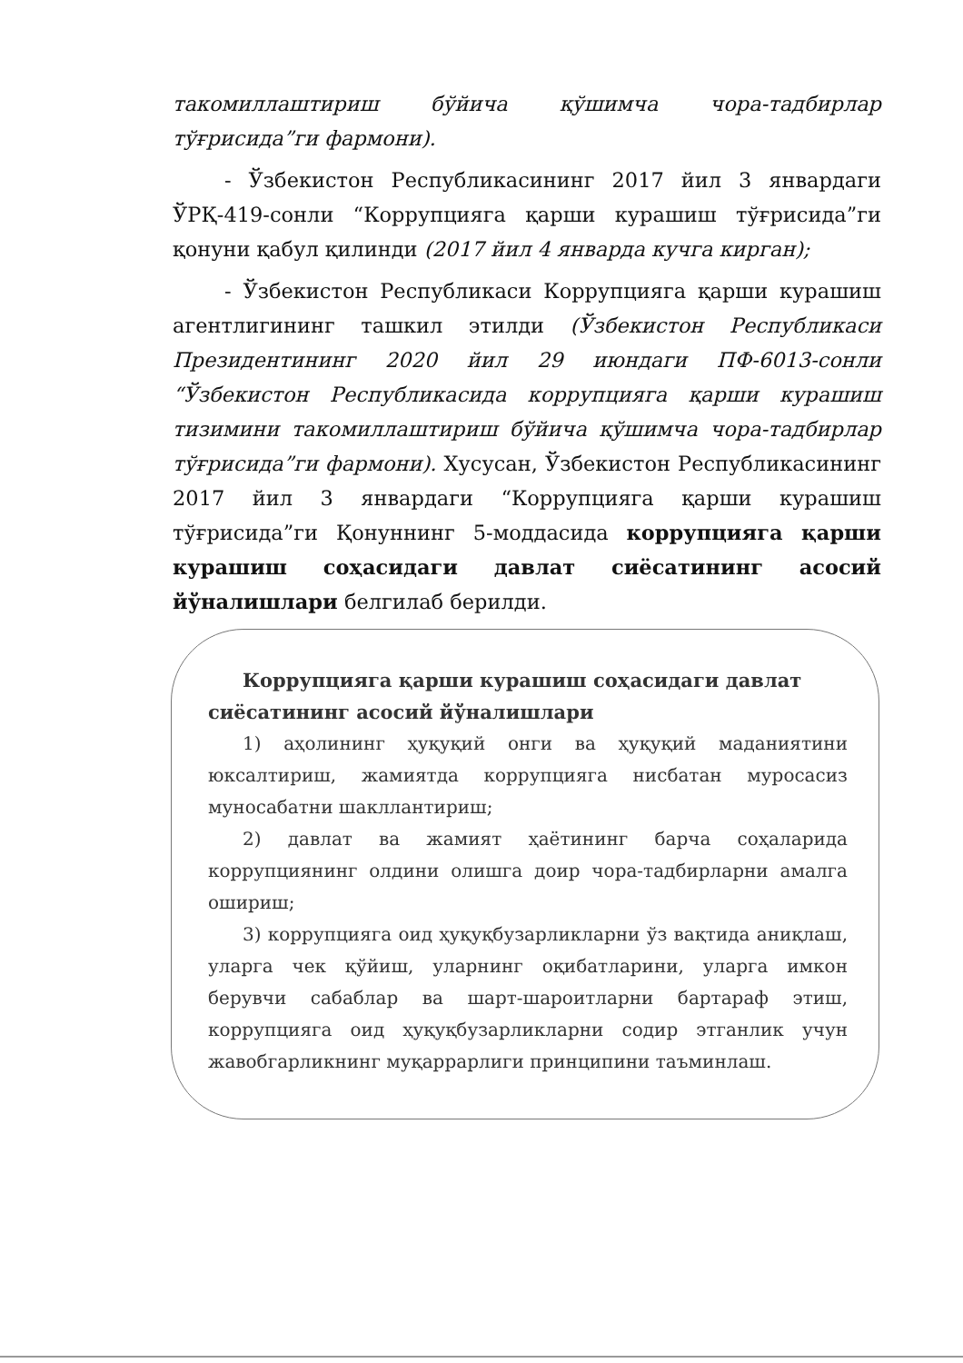такомиллаштириш бўйича қўшимча чора-тадбирлар тўғрисида”ги фармони).
- Ўзбекистон Республикасининг 2017 йил 3 январдаги ЎРҚ-419-сонли “Коррупцияга қарши курашиш тўғрисида”ги қонуни қабул қилинди (2017 йил 4 январда кучга кирган);
- Ўзбекистон Республикаси Коррупцияга қарши курашиш агентлигининг ташкил этилди (Ўзбекистон Республикаси Президентининг 2020 йил 29 июндаги ПФ-6013-сонли “Ўзбекистон Республикасида коррупцияга қарши курашиш тизимини такомиллаштириш бўйича қўшимча чора-тадбирлар тўғрисида”ги фармони). Хусусан, Ўзбекистон Республикасининг 2017 йил 3 январдаги “Коррупцияга қарши курашиш тўғрисида”ги Қонуннинг 5-моддасида коррупцияга қарши курашиш соҳасидаги давлат сиёсатининг асосий йўналишлари белгилаб берилди.
Коррупцияга қарши курашиш соҳасидаги давлат сиёсатининг асосий йўналишлари
1) аҳолининг ҳуқуқий онги ва ҳуқуқий маданиятини юксалтириш, жамиятда коррупцияга нисбатан муросасиз муносабатни шакллантириш;
2) давлат ва жамият ҳаётининг барча соҳаларида коррупциянинг олдини олишга доир чора-тадбирларни амалга ошириш;
3) коррупцияга оид ҳуқуқбузарликларни ўз вақтида аниқлаш, уларга чек қўйиш, уларнинг оқибатларини, уларга имкон берувчи сабаблар ва шарт-шароитларни бартараф этиш, коррупцияга оид ҳуқуқбузарликларни содир этганлик учун жавобгарликнинг муқаррарлиги принципини таъминлаш.